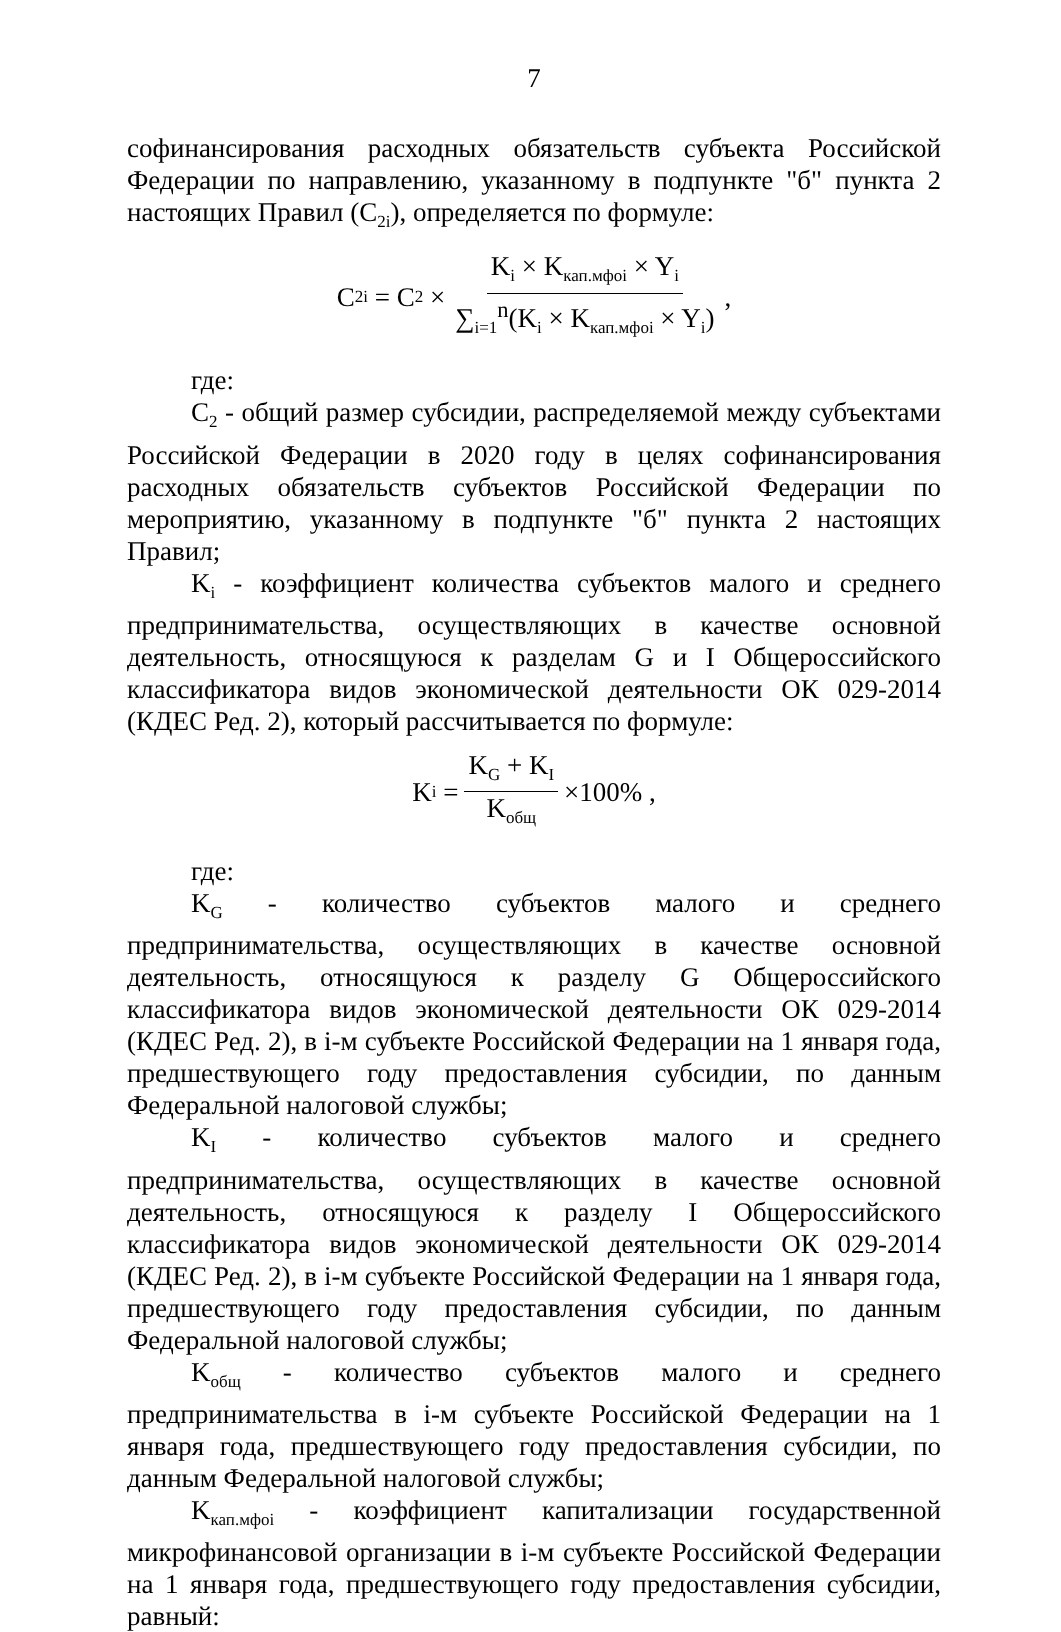7
софинансирования расходных обязательств субъекта Российской Федерации по направлению, указанному в подпункте "б" пункта 2 настоящих Правил (С<sub>2i</sub>), определяется по формуле:
C<sub>2i</sub> = C<sub>2</sub> × K<sub>i</sub> × K<sub>кап.мфоi</sub> × Y<sub>i</sub> ∑<sub>i=1</sub><sup>n</sup>(K<sub>i</sub> × K<sub>кап.мфоi</sub> × Y<sub>i</sub>),
где:
С<sub>2</sub> - общий размер субсидии, распределяемой между субъектами Российской Федерации в 2020 году в целях софинансирования расходных обязательств субъектов Российской Федерации по мероприятию, указанному в подпункте "б" пункта 2 настоящих Правил;
K<sub>i</sub> - коэффициент количества субъектов малого и среднего предпринимательства, осуществляющих в качестве основной деятельность, относящуюся к разделам G и I Общероссийского классификатора видов экономической деятельности ОК 029-2014 (КДЕС Ред. 2), который рассчитывается по формуле:
K<sub>i</sub> = K<sub>G</sub> + K<sub>I</sub> K<sub>общ</sub> ×100% ,
где:
K<sub>G</sub> - количество субъектов малого и среднего предпринимательства, осуществляющих в качестве основной деятельность, относящуюся к разделу G Общероссийского классификатора видов экономической деятельности ОК 029-2014 (КДЕС Ред. 2), в i-м субъекте Российской Федерации на 1 января года, предшествующего году предоставления субсидии, по данным Федеральной налоговой службы;
K<sub>I</sub> - количество субъектов малого и среднего предпринимательства, осуществляющих в качестве основной деятельность, относящуюся к разделу I Общероссийского классификатора видов экономической деятельности ОК 029-2014 (КДЕС Ред. 2), в i-м субъекте Российской Федерации на 1 января года, предшествующего году предоставления субсидии, по данным Федеральной налоговой службы;
K<sub>общ</sub> - количество субъектов малого и среднего предпринимательства в i-м субъекте Российской Федерации на 1 января года, предшествующего году предоставления субсидии, по данным Федеральной налоговой службы;
K<sub>кап.мфоi</sub> - коэффициент капитализации государственной микрофинансовой организации в i-м субъекте Российской Федерации на 1 января года, предшествующего году предоставления субсидии, равный: